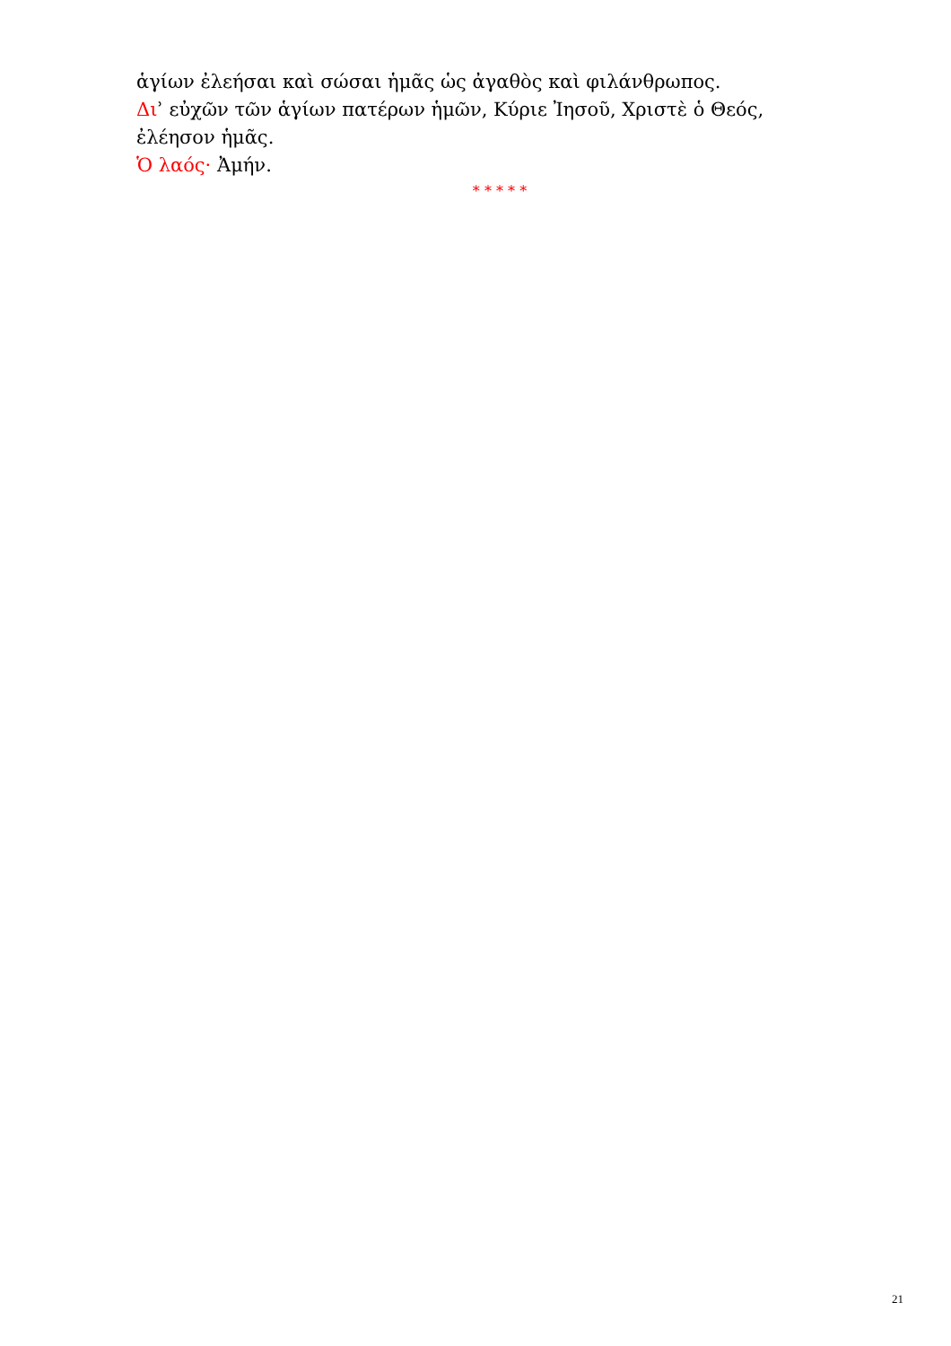ἁγίων ἐλεήσαι καὶ σώσαι ἡμᾶς ὡς ἀγαθὸς καὶ φιλάνθρωπος.
Διʾ εὐχῶν τῶν ἁγίων πατέρων ἡμῶν, Κύριε Ἰησοῦ, Χριστὲ ὁ Θεός, ἐλέησον ἡμᾶς.
Ὁ λαός· Ἀμήν.
* * * * *
21